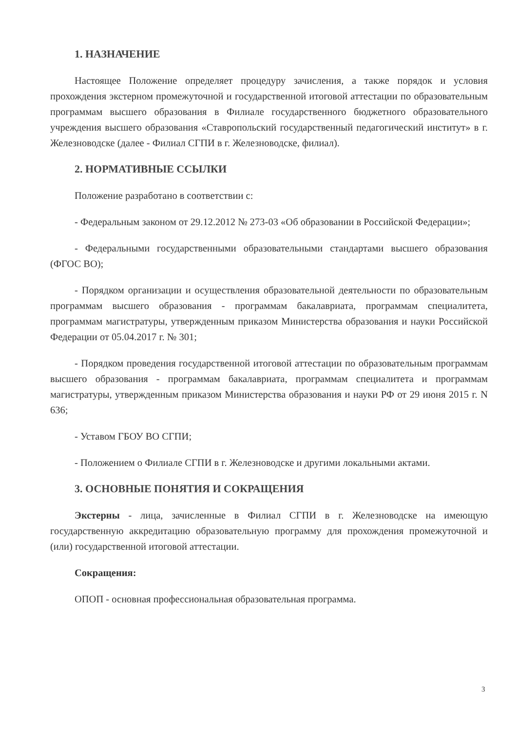1. НАЗНАЧЕНИЕ
Настоящее Положение определяет процедуру зачисления, а также порядок и условия прохождения экстерном промежуточной и государственной итоговой аттестации по образовательным программам высшего образования в Филиале государственного бюджетного образовательного учреждения высшего образования «Ставропольский государственный педагогический институт» в г. Железноводске (далее - Филиал СГПИ в г. Железноводске, филиал).
2. НОРМАТИВНЫЕ ССЫЛКИ
Положение разработано в соответствии с:
- Федеральным законом от 29.12.2012 № 273-03 «Об образовании в Российской Федерации»;
- Федеральными государственными образовательными стандартами высшего образования (ФГОС ВО);
- Порядком организации и осуществления образовательной деятельности по образовательным программам высшего образования - программам бакалавриата, программам специалитета, программам магистратуры, утвержденным приказом Министерства образования и науки Российской Федерации от 05.04.2017 г. № 301;
- Порядком проведения государственной итоговой аттестации по образовательным программам высшего образования - программам бакалавриата, программам специалитета и программам магистратуры, утвержденным приказом Министерства образования и науки РФ от 29 июня 2015 г. N 636;
- Уставом ГБОУ ВО СГПИ;
- Положением о Филиале СГПИ в г. Железноводске и другими локальными актами.
3. ОСНОВНЫЕ ПОНЯТИЯ И СОКРАЩЕНИЯ
Экстерны - лица, зачисленные в Филиал СГПИ в г. Железноводске на имеющую государственную аккредитацию образовательную программу для прохождения промежуточной и (или) государственной итоговой аттестации.
Сокращения:
ОПОП - основная профессиональная образовательная программа.
3